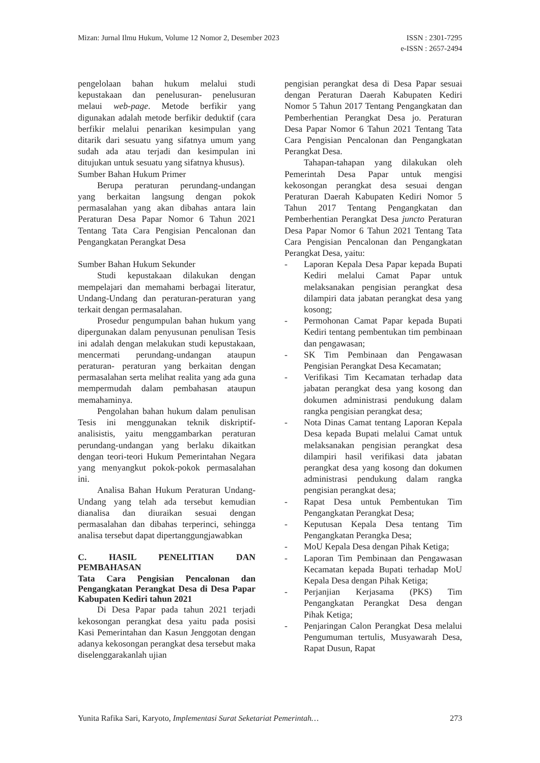Mizan: Jurnal Ilmu Hukum, Volume 12 Nomor 2, Desember 2023
ISSN : 2301-7295
e-ISSN : 2657-2494
pengelolaan bahan hukum melalui studi kepustakaan dan penelusuran- penelusuran melaui web-page. Metode berfikir yang digunakan adalah metode berfikir deduktif (cara berfikir melalui penarikan kesimpulan yang ditarik dari sesuatu yang sifatnya umum yang sudah ada atau terjadi dan kesimpulan ini ditujukan untuk sesuatu yang sifatnya khusus).
Sumber Bahan Hukum Primer
Berupa peraturan perundang-undangan yang berkaitan langsung dengan pokok permasalahan yang akan dibahas antara lain Peraturan Desa Papar Nomor 6 Tahun 2021 Tentang Tata Cara Pengisian Pencalonan dan Pengangkatan Perangkat Desa
Sumber Bahan Hukum Sekunder
Studi kepustakaan dilakukan dengan mempelajari dan memahami berbagai literatur, Undang-Undang dan peraturan-peraturan yang terkait dengan permasalahan.
Prosedur pengumpulan bahan hukum yang dipergunakan dalam penyusunan penulisan Tesis ini adalah dengan melakukan studi kepustakaan, mencermati perundang-undangan ataupun peraturan- peraturan yang berkaitan dengan permasalahan serta melihat realita yang ada guna mempermudah dalam pembahasan ataupun memahaminya.
Pengolahan bahan hukum dalam penulisan Tesis ini menggunakan teknik diskriptif-analisistis, yaitu menggambarkan peraturan perundang-undangan yang berlaku dikaitkan dengan teori-teori Hukum Pemerintahan Negara yang menyangkut pokok-pokok permasalahan ini.
Analisa Bahan Hukum Peraturan Undang-Undang yang telah ada tersebut kemudian dianalisa dan diuraikan sesuai dengan permasalahan dan dibahas terperinci, sehingga analisa tersebut dapat dipertanggungjawabkan
C. HASIL PENELITIAN DAN PEMBAHASAN
Tata Cara Pengisian Pencalonan dan Pengangkatan Perangkat Desa di Desa Papar Kabupaten Kediri tahun 2021
Di Desa Papar pada tahun 2021 terjadi kekosongan perangkat desa yaitu pada posisi Kasi Pemerintahan dan Kasun Jenggotan dengan adanya kekosongan perangkat desa tersebut maka diselenggarakanlah ujian
pengisian perangkat desa di Desa Papar sesuai dengan Peraturan Daerah Kabupaten Kediri Nomor 5 Tahun 2017 Tentang Pengangkatan dan Pemberhentian Perangkat Desa jo. Peraturan Desa Papar Nomor 6 Tahun 2021 Tentang Tata Cara Pengisian Pencalonan dan Pengangkatan Perangkat Desa.
Tahapan-tahapan yang dilakukan oleh Pemerintah Desa Papar untuk mengisi kekosongan perangkat desa sesuai dengan Peraturan Daerah Kabupaten Kediri Nomor 5 Tahun 2017 Tentang Pengangkatan dan Pemberhentian Perangkat Desa juncto Peraturan Desa Papar Nomor 6 Tahun 2021 Tentang Tata Cara Pengisian Pencalonan dan Pengangkatan Perangkat Desa, yaitu:
- Laporan Kepala Desa Papar kepada Bupati Kediri melalui Camat Papar untuk melaksanakan pengisian perangkat desa dilampiri data jabatan perangkat desa yang kosong;
- Permohonan Camat Papar kepada Bupati Kediri tentang pembentukan tim pembinaan dan pengawasan;
- SK Tim Pembinaan dan Pengawasan Pengisian Perangkat Desa Kecamatan;
- Verifikasi Tim Kecamatan terhadap data jabatan perangkat desa yang kosong dan dokumen administrasi pendukung dalam rangka pengisian perangkat desa;
- Nota Dinas Camat tentang Laporan Kepala Desa kepada Bupati melalui Camat untuk melaksanakan pengisian perangkat desa dilampiri hasil verifikasi data jabatan perangkat desa yang kosong dan dokumen administrasi pendukung dalam rangka pengisian perangkat desa;
- Rapat Desa untuk Pembentukan Tim Pengangkatan Perangkat Desa;
- Keputusan Kepala Desa tentang Tim Pengangkatan Perangka Desa;
- MoU Kepala Desa dengan Pihak Ketiga;
- Laporan Tim Pembinaan dan Pengawasan Kecamatan kepada Bupati terhadap MoU Kepala Desa dengan Pihak Ketiga;
- Perjanjian Kerjasama (PKS) Tim Pengangkatan Perangkat Desa dengan Pihak Ketiga;
- Penjaringan Calon Perangkat Desa melalui Pengumuman tertulis, Musyawarah Desa, Rapat Dusun, Rapat
Yunita Rafika Sari, Karyoto, Implementasi Surat Seketariat Pemerintah…
273